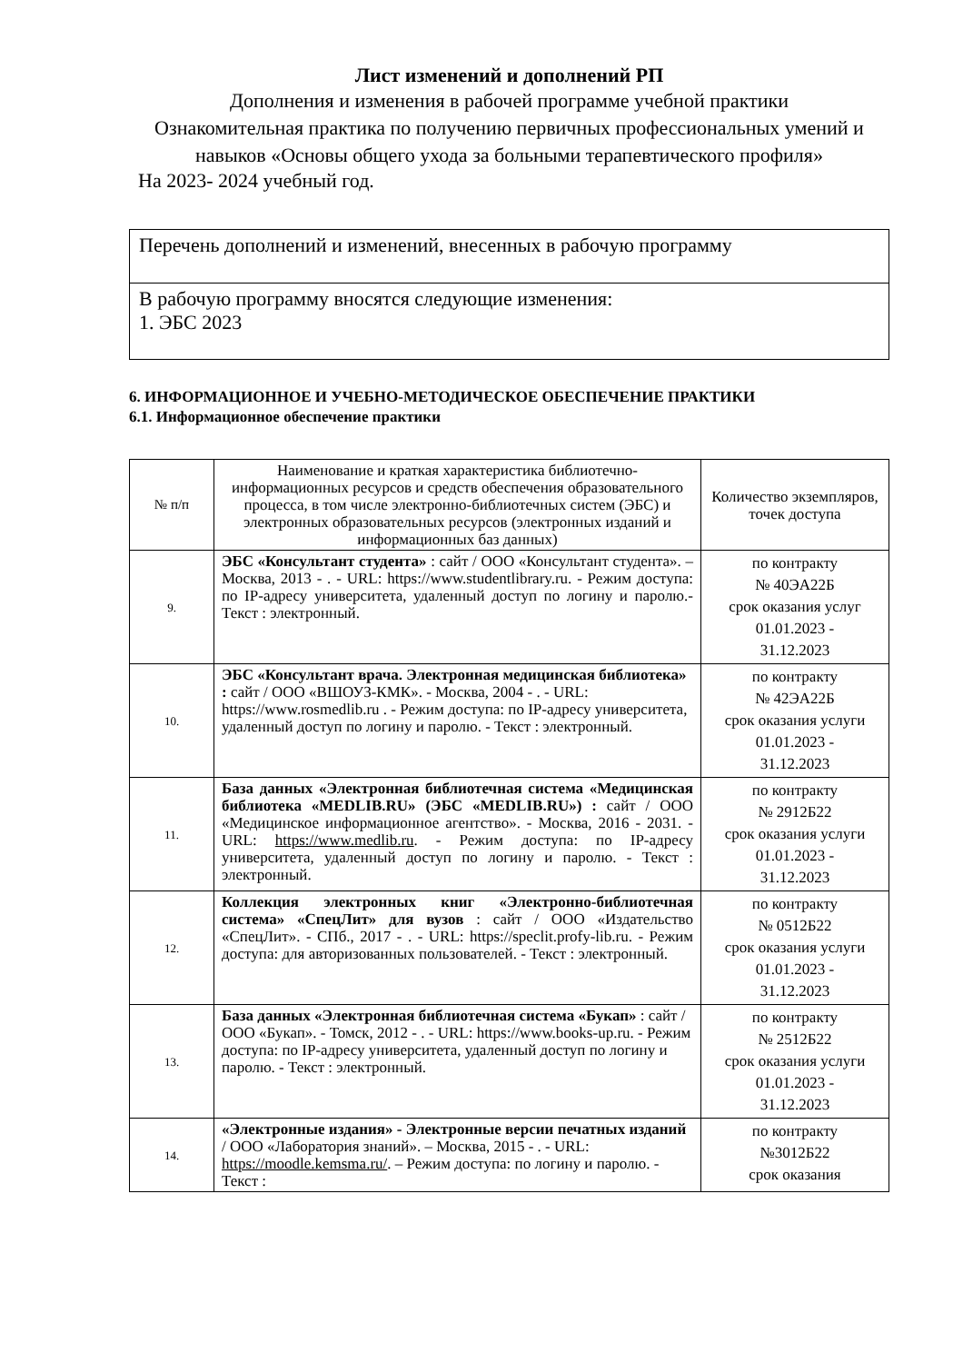Лист изменений и дополнений РП
Дополнения и изменения в рабочей программе учебной практики
Ознакомительная практика по получению первичных профессиональных умений и навыков «Основы общего ухода за больными терапевтического профиля»
На 2023- 2024 учебный год.
| Перечень дополнений и изменений, внесенных в рабочую программу |
| В рабочую программу вносятся следующие изменения: 1. ЭБС 2023 |
6. ИНФОРМАЦИОННОЕ И УЧЕБНО-МЕТОДИЧЕСКОЕ ОБЕСПЕЧЕНИЕ ПРАКТИКИ
6.1. Информационное обеспечение практики
| № п/п | Наименование и краткая характеристика библиотечно-информационных ресурсов и средств обеспечения образовательного процесса, в том числе электронно-библиотечных систем (ЭБС) и электронных образовательных ресурсов (электронных изданий и информационных баз данных) | Количество экземпляров, точек доступа |
| --- | --- | --- |
| 9. | ЭБС «Консультант студента» : сайт / ООО «Консультант студента». – Москва, 2013 - . - URL: https://www.studentlibrary.ru. - Режим доступа: по IP-адресу университета, удаленный доступ по логину и паролю.- Текст : электронный. | по контракту № 40ЭА22Б срок оказания услуг 01.01.2023 - 31.12.2023 |
| 10. | ЭБС «Консультант врача. Электронная медицинская библиотека» : сайт / ООО «ВШОУЗ-КМК». - Москва, 2004 - . - URL: https://www.rosmedlib.ru . - Режим доступа: по IP-адресу университета, удаленный доступ по логину и паролю. - Текст : электронный. | по контракту № 42ЭА22Б срок оказания услуги 01.01.2023 - 31.12.2023 |
| 11. | База данных «Электронная библиотечная система «Медицинская библиотека «MEDLIB.RU» (ЭБС «MEDLIB.RU») : сайт / ООО «Медицинское информационное агентство». - Москва, 2016 - 2031. - URL: https://www.medlib.ru . - Режим доступа: по IP-адресу университета, удаленный доступ по логину и паролю. - Текст : электронный. | по контракту № 2912Б22 срок оказания услуги 01.01.2023 - 31.12.2023 |
| 12. | Коллекция электронных книг «Электронно-библиотечная система» «СпецЛит» для вузов : сайт / ООО «Издательство «СпецЛит». - СПб., 2017 - . - URL: https://speclit.profy-lib.ru. - Режим доступа: для авторизованных пользователей. - Текст : электронный. | по контракту № 0512Б22 срок оказания услуги 01.01.2023 - 31.12.2023 |
| 13. | База данных «Электронная библиотечная система «Букап» : сайт / ООО «Букап». - Томск, 2012 - . - URL: https://www.books-up.ru. - Режим доступа: по IP-адресу университета, удаленный доступ по логину и паролю. - Текст : электронный. | по контракту № 2512Б22 срок оказания услуги 01.01.2023 - 31.12.2023 |
| 14. | «Электронные издания» - Электронные версии печатных изданий / ООО «Лаборатория знаний». – Москва, 2015 - . - URL: https://moodle.kemsma.ru/ . – Режим доступа: по логину и паролю. - Текст : | по контракту №3012Б22 срок оказания |